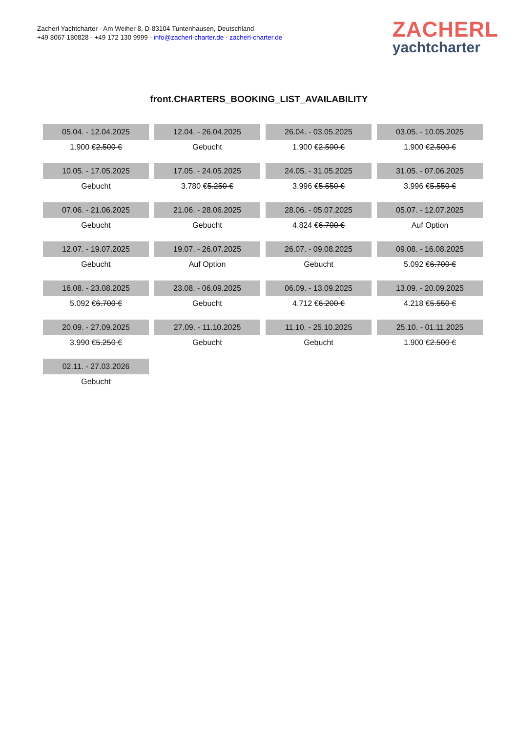Zacherl Yachtcharter - Am Weiher 8, D-83104 Tuntenhausen, Deutschland
+49 8067 180828 - +49 172 130 9999 - info@zacherl-charter.de - zacherl-charter.de
ZACHERL
yachtcharter
front.CHARTERS_BOOKING_LIST_AVAILABILITY
| 05.04. - 12.04.2025 | 12.04. - 26.04.2025 | 26.04. - 03.05.2025 | 03.05. - 10.05.2025 |
| 1.900 € 2.500 € | Gebucht | 1.900 € 2.500 € | 1.900 € 2.500 € |
| 10.05. - 17.05.2025 | 17.05. - 24.05.2025 | 24.05. - 31.05.2025 | 31.05. - 07.06.2025 |
| Gebucht | 3.780 € 5.250 € | 3.996 € 5.550 € | 3.996 € 5.550 € |
| 07.06. - 21.06.2025 | 21.06. - 28.06.2025 | 28.06. - 05.07.2025 | 05.07. - 12.07.2025 |
| Gebucht | Gebucht | 4.824 € 6.700 € | Auf Option |
| 12.07. - 19.07.2025 | 19.07. - 26.07.2025 | 26.07. - 09.08.2025 | 09.08. - 16.08.2025 |
| Gebucht | Auf Option | Gebucht | 5.092 € 6.700 € |
| 16.08. - 23.08.2025 | 23.08. - 06.09.2025 | 06.09. - 13.09.2025 | 13.09. - 20.09.2025 |
| 5.092 € 6.700 € | Gebucht | 4.712 € 6.200 € | 4.218 € 5.550 € |
| 20.09. - 27.09.2025 | 27.09. - 11.10.2025 | 11.10. - 25.10.2025 | 25.10. - 01.11.2025 |
| 3.990 € 5.250 € | Gebucht | Gebucht | 1.900 € 2.500 € |
| 02.11. - 27.03.2026 | | | |
| Gebucht | | | |